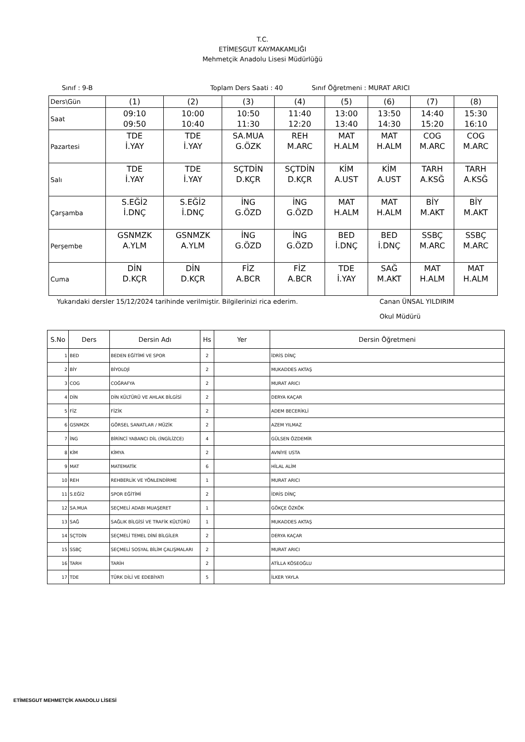T.C.
ETİMESGUT KAYMAKAMLIĞI
Mehmetçik Anadolu Lisesi Müdürlüğü
Sınıf : 9-B Toplam Ders Saati : 40 Sınıf Öğretmeni : MURAT ARICI
| Ders\Gün | (1) | (2) | (3) | (4) | (5) | (6) | (7) | (8) |
| Saat | 09:10 09:50 | 10:00 10:40 | 10:50 11:30 | 11:40 12:20 | 13:00 13:40 | 13:50 14:30 | 14:40 15:20 | 15:30 16:10 |
| Pazartesi | TDE İ.YAY | TDE İ.YAY | SA.MUA G.ÖZK | REH M.ARC | MAT H.ALM | MAT H.ALM | COG M.ARC | COG M.ARC |
| Salı | TDE İ.YAY | TDE İ.YAY | SÇTDİN D.KÇR | SÇTDİN D.KÇR | KİM A.UST | KİM A.UST | TARH A.KSĞ | TARH A.KSĞ |
| Çarşamba | S.EĞİ2 İ.DNÇ | S.EĞİ2 İ.DNÇ | İNG G.ÖZD | İNG G.ÖZD | MAT H.ALM | MAT H.ALM | BİY M.AKT | BİY M.AKT |
| Perşembe | GSNMZK A.YLM | GSNMZK A.YLM | İNG G.ÖZD | İNG G.ÖZD | BED İ.DNÇ | BED İ.DNÇ | SSBÇ M.ARC | SSBÇ M.ARC |
| Cuma | DİN D.KÇR | DİN D.KÇR | FİZ A.BCR | FİZ A.BCR | TDE İ.YAY | SAĞ M.AKT | MAT H.ALM | MAT H.ALM |
Yukarıdaki dersler 15/12/2024 tarihinde verilmiştir. Bilgilerinizi rica ederim. Canan ÜNSAL YILDIRIM
Okul Müdürü
| S.No | Ders | Dersin Adı | Hs | Yer | Dersin Öğretmeni |
| --- | --- | --- | --- | --- | --- |
| 1 | BED | BEDEN EĞİTİMİ VE SPOR | 2 | | İDRİS DİNÇ |
| 2 | BİY | BİYOLOJİ | 2 | | MUKADDES AKTAŞ |
| 3 | COG | COĞRAFYA | 2 | | MURAT ARICI |
| 4 | DİN | DİN KÜLTÜRÜ VE AHLAK BİLGİSİ | 2 | | DERYA KAÇAR |
| 5 | FİZ | FİZİK | 2 | | ADEM BECERİKLİ |
| 6 | GSNMZK | GÖRSEL SANATLAR / MÜZİK | 2 | | AZEM YILMAZ |
| 7 | İNG | BİRİNCİ YABANCI DİL (İNGİLİZCE) | 4 | | GÜLSEN ÖZDEMİR |
| 8 | KİM | KİMYA | 2 | | AVNİYE USTA |
| 9 | MAT | MATEMATİK | 6 | | HİLAL ALİM |
| 10 | REH | REHBERLİK VE YÖNLENDİRME | 1 | | MURAT ARICI |
| 11 | S.EĞİ2 | SPOR EĞİTİMİ | 2 | | İDRİS DİNÇ |
| 12 | SA.MUA | SEÇMELİ ADABI MUAŞERET | 1 | | GÖKÇE ÖZKÖK |
| 13 | SAĞ | SAĞLIK BİLGİSİ VE TRAFİK KÜLTÜRÜ | 1 | | MUKADDES AKTAŞ |
| 14 | SÇTDİN | SEÇMELİ TEMEL DİNİ BİLGİLER | 2 | | DERYA KAÇAR |
| 15 | SSBÇ | SEÇMELİ SOSYAL BİLİM ÇALIŞMALARI | 2 | | MURAT ARICI |
| 16 | TARH | TARİH | 2 | | ATİLLA KÖSEOĞLU |
| 17 | TDE | TÜRK DİLİ VE EDEBİYATI | 5 | | İLKER YAYLA |
ETİMESGUT MEHMETÇİK ANADOLU LİSESİ